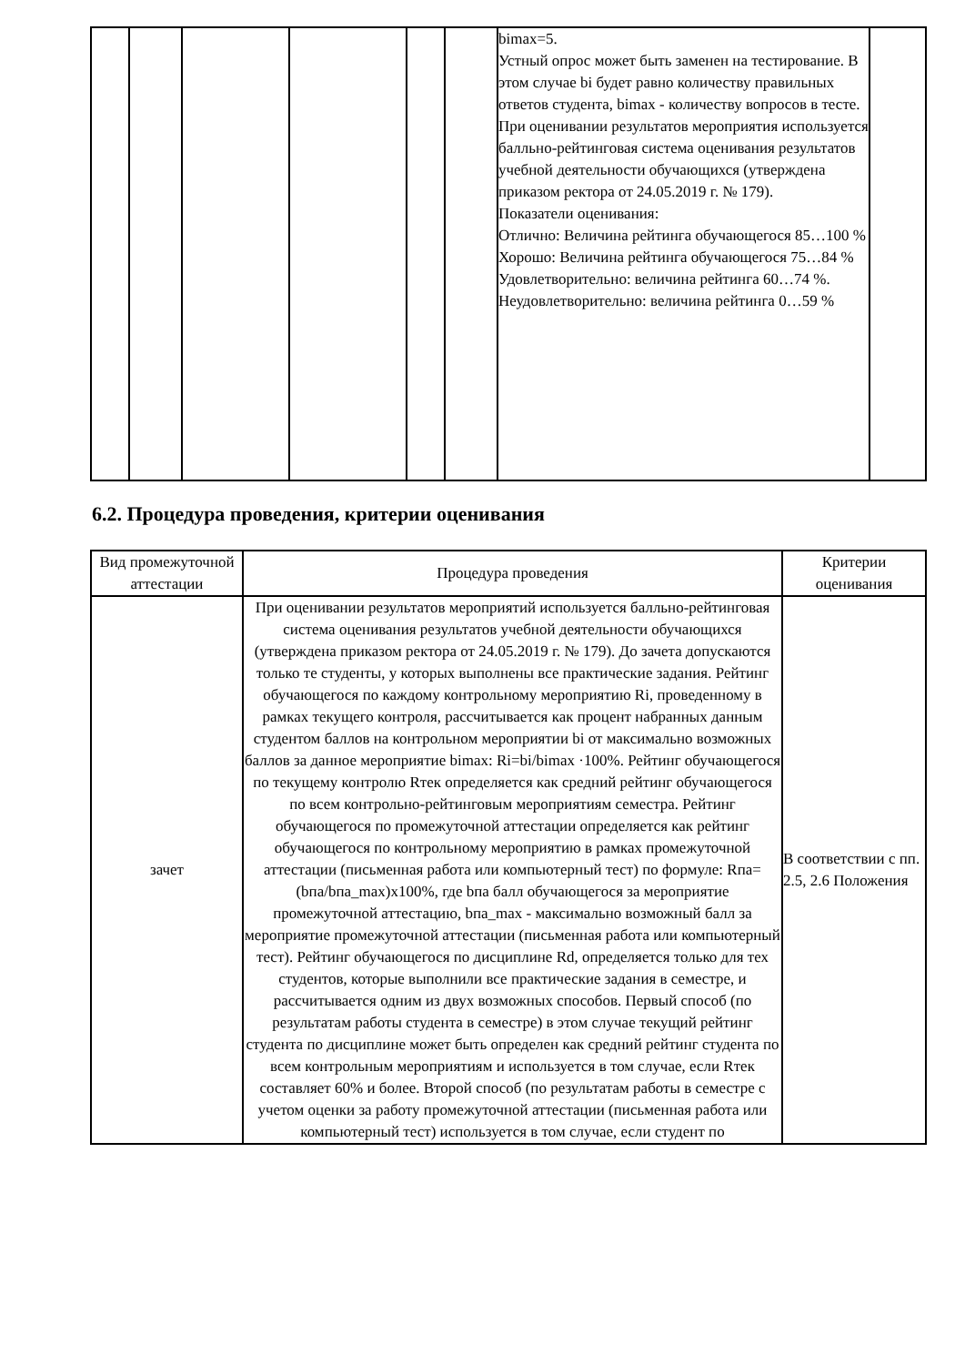| | | | | | | bimax=5. Устный опрос может быть заменен на тестирование. В этом случае bi будет равно количеству правильных ответов студента, bimax - количеству вопросов в тесте. При оценивании результатов мероприятия используется балльно-рейтинговая система оценивания результатов учебной деятельности обучающихся (утверждена приказом ректора от 24.05.2019 г. № 179). Показатели оценивания: Отлично: Величина рейтинга обучающегося 85…100 % Хорошо: Величина рейтинга обучающегося 75…84 % Удовлетворительно: величина рейтинга 60…74 %. Неудовлетворительно: величина рейтинга 0…59 % | |
6.2. Процедура проведения, критерии оценивания
| Вид промежуточной аттестации | Процедура проведения | Критерии оценивания |
| --- | --- | --- |
| зачет | При оценивании результатов мероприятий используется балльно-рейтинговая система оценивания результатов учебной деятельности обучающихся (утверждена приказом ректора от 24.05.2019 г. № 179). До зачета допускаются только те студенты, у которых выполнены все практические задания. Рейтинг обучающегося по каждому контрольному мероприятию Ri, проведенному в рамках текущего контроля, рассчитывается как процент набранных данным студентом баллов на контрольном мероприятии bi от максимально возможных баллов за данное мероприятие bimax: Ri=bi/bimax ·100%. Рейтинг обучающегося по текущему контролю Rтек определяется как средний рейтинг обучающегося по всем контрольно-рейтинговым мероприятиям семестра. Рейтинг обучающегося по промежуточной аттестации определяется как рейтинг обучающегося по контрольному мероприятию в рамках промежуточной аттестации (письменная работа или компьютерный тест) по формуле: Rпа=(bпа/bпа_max)x100%, где bпа балл обучающегося за мероприятие промежуточной аттестацию, bпа_max - максимально возможный балл за мероприятие промежуточной аттестации (письменная работа или компьютерный тест). Рейтинг обучающегося по дисциплине Rd, определяется только для тех студентов, которые выполнили все практические задания в семестре, и рассчитывается одним из двух возможных способов. Первый способ (по результатам работы студента в семестре) в этом случае текущий рейтинг студента по дисциплине может быть определен как средний рейтинг студента по всем контрольным мероприятиям и используется в том случае, если Rтек составляет 60% и более. Второй способ (по результатам работы в семестре с учетом оценки за работу промежуточной аттестации (письменная работа или компьютерный тест) используется в том случае, если студент по | В соответствии с пп. 2.5, 2.6 Положения |